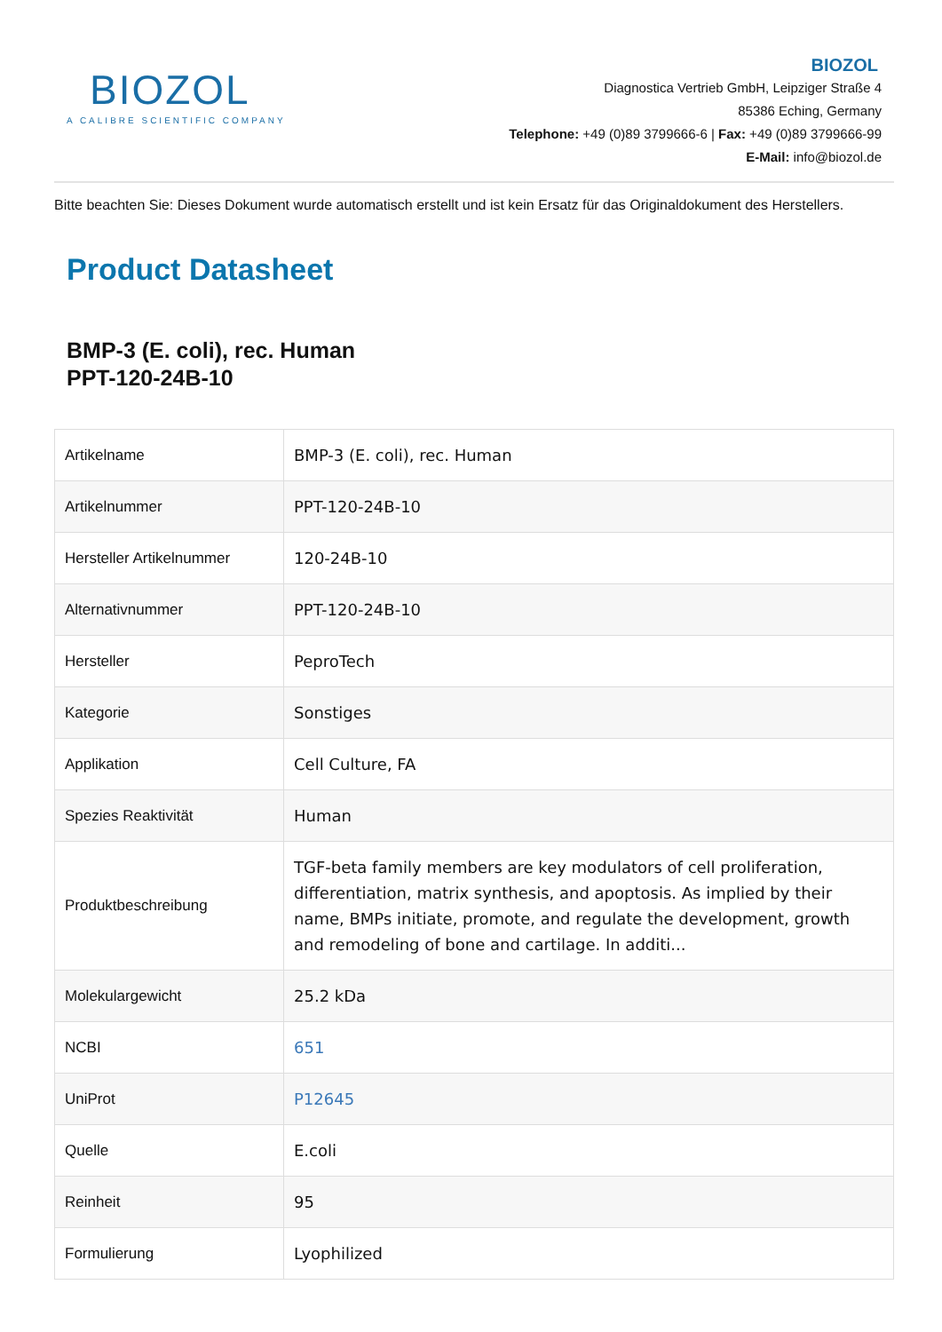BIOZOL
A CALIBRE SCIENTIFIC COMPANY
BIOZOL
Diagnostica Vertrieb GmbH, Leipziger Straße 4
85386 Eching, Germany
Telephone: +49 (0)89 3799666-6 | Fax: +49 (0)89 3799666-99
E-Mail: info@biozol.de
Bitte beachten Sie: Dieses Dokument wurde automatisch erstellt und ist kein Ersatz für das Originaldokument des Herstellers.
Product Datasheet
BMP-3 (E. coli), rec. Human
PPT-120-24B-10
| Artikelname | BMP-3 (E. coli), rec. Human |
| Artikelnummer | PPT-120-24B-10 |
| Hersteller Artikelnummer | 120-24B-10 |
| Alternativnummer | PPT-120-24B-10 |
| Hersteller | PeproTech |
| Kategorie | Sonstiges |
| Applikation | Cell Culture, FA |
| Spezies Reaktivität | Human |
| Produktbeschreibung | TGF-beta family members are key modulators of cell proliferation, differentiation, matrix synthesis, and apoptosis. As implied by their name, BMPs initiate, promote, and regulate the development, growth and remodeling of bone and cartilage. In additi... |
| Molekulargewicht | 25.2 kDa |
| NCBI | 651 |
| UniProt | P12645 |
| Quelle | E.coli |
| Reinheit | 95 |
| Formulierung | Lyophilized |